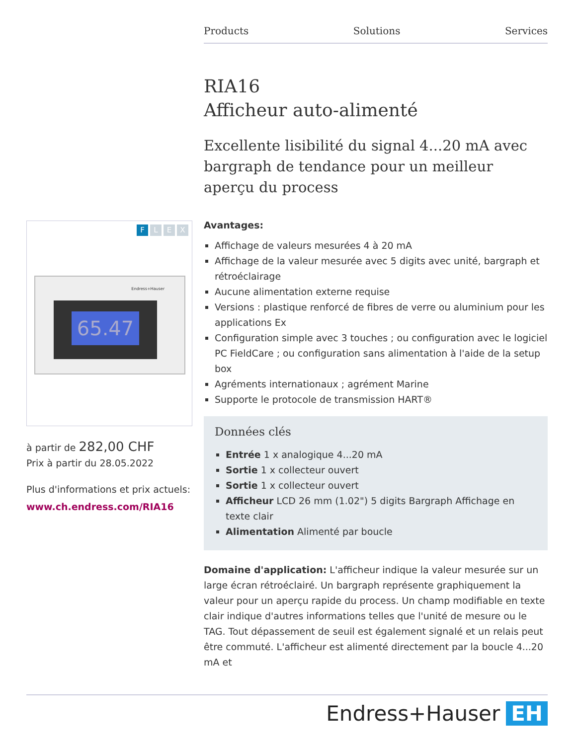Products Solutions Services
RIA16
Afficheur auto-alimenté
Excellente lisibilité du signal 4...20 mA avec bargraph de tendance pour un meilleur aperçu du process
Avantages:
Affichage de valeurs mesurées 4 à 20 mA
Affichage de la valeur mesurée avec 5 digits avec unité, bargraph et rétroéclairage
Aucune alimentation externe requise
Versions : plastique renforcé de fibres de verre ou aluminium pour les applications Ex
Configuration simple avec 3 touches ; ou configuration avec le logiciel PC FieldCare ; ou configuration sans alimentation à l'aide de la setup box
Agréments internationaux ; agrément Marine
Supporte le protocole de transmission HART®
Données clés
Entrée 1 x analogique 4...20 mA
Sortie 1 x collecteur ouvert
Sortie 1 x collecteur ouvert
Afficheur LCD 26 mm (1.02") 5 digits Bargraph Affichage en texte clair
Alimentation Alimenté par boucle
Domaine d'application: L'afficheur indique la valeur mesurée sur un large écran rétroéclairé. Un bargraph représente graphiquement la valeur pour un aperçu rapide du process. Un champ modifiable en texte clair indique d'autres informations telles que l'unité de mesure ou le TAG. Tout dépassement de seuil est également signalé et un relais peut être commuté. L'afficheur est alimenté directement par la boucle 4...20 mA et
FLEX
Endress+Hauser
65.47
à partir de 282,00 CHF
Prix à partir du 28.05.2022
Plus d'informations et prix actuels:
www.ch.endress.com/RIA16
Endress+Hauser EH